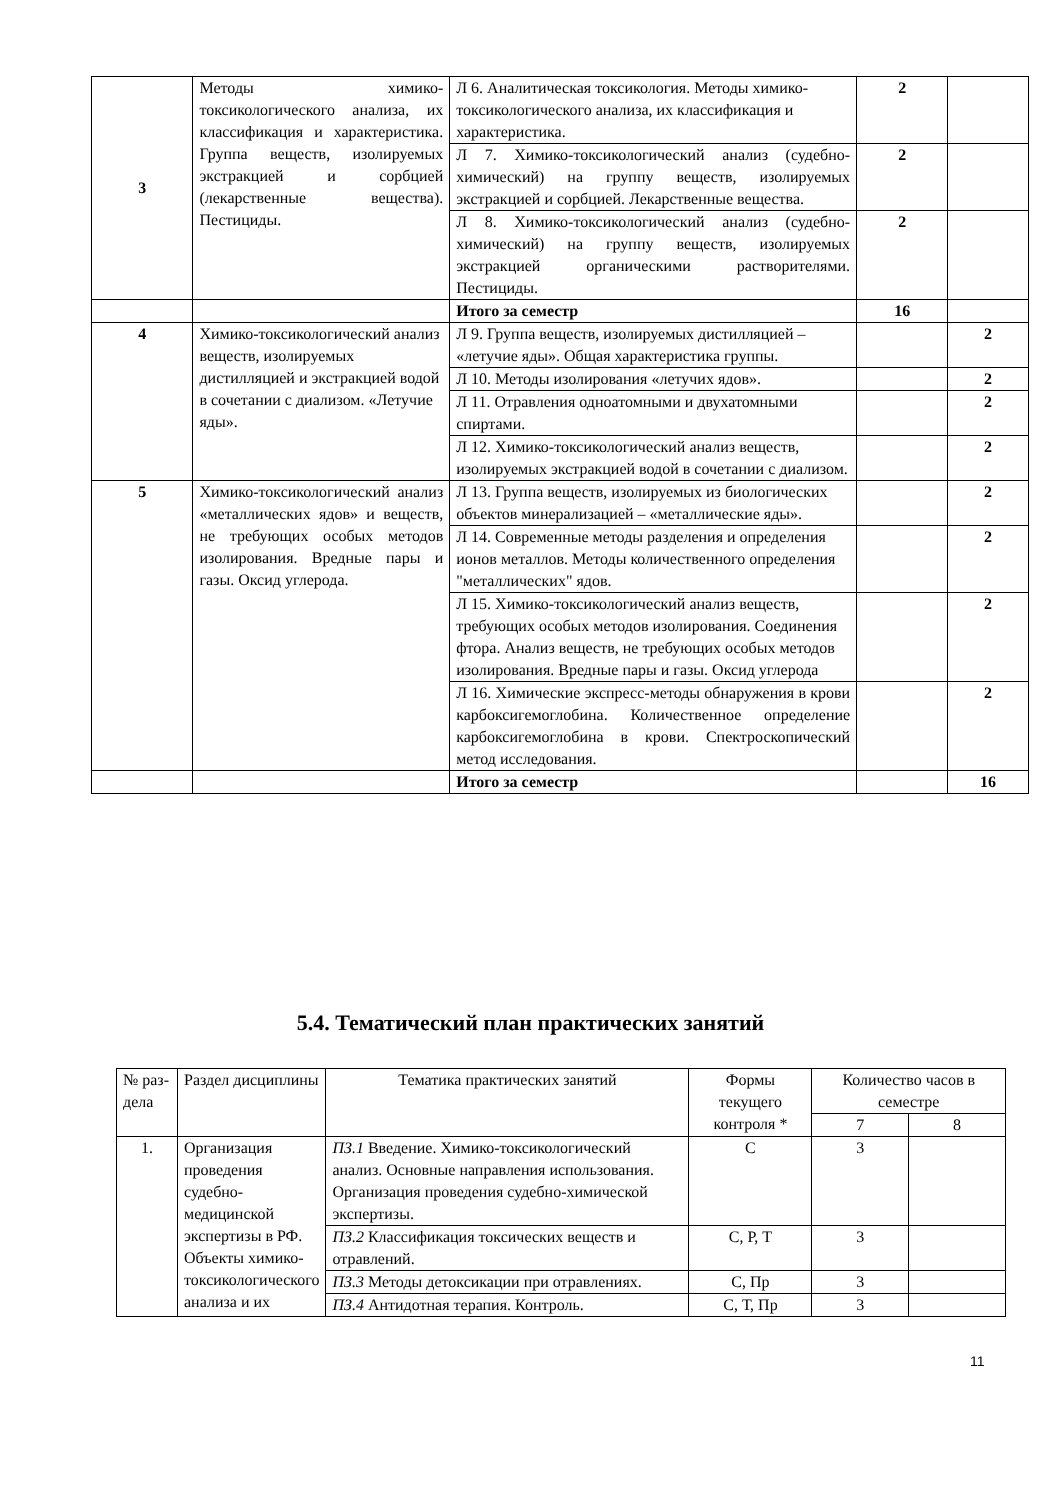| 3 | Методы химико-токсикологического анализа, их классификация и характеристика. Группа веществ, изолируемых экстракцией и сорбцией (лекарственные вещества). Пестициды. | Л 6. Аналитическая токсикология. Методы химико-токсикологического анализа, их классификация и характеристика. | 2 | |
| | | Л 7. Химико-токсикологический анализ (судебно-химический) на группу веществ, изолируемых экстракцией и сорбцией. Лекарственные вещества. | 2 | |
| | | Л 8. Химико-токсикологический анализ (судебно-химический) на группу веществ, изолируемых экстракцией органическими растворителями. Пестициды. | 2 | |
| | | Итого за семестр | 16 | |
| 4 | Химико-токсикологический анализ веществ, изолируемых дистилляцией и экстракцией водой в сочетании с диализом. «Летучие яды». | Л 9. Группа веществ, изолируемых дистилляцией – «летучие яды». Общая характеристика группы. | | 2 |
| | | Л 10. Методы изолирования «летучих ядов». | | 2 |
| | | Л 11. Отравления одноатомными и двухатомными спиртами. | | 2 |
| | | Л 12. Химико-токсикологический анализ веществ, изолируемых экстракцией водой в сочетании с диализом. | | 2 |
| 5 | Химико-токсикологический анализ «металлических ядов» и веществ, не требующих особых методов изолирования. Вредные пары и газы. Оксид углерода. | Л 13. Группа веществ, изолируемых из биологических объектов минерализацией – «металлические яды». | | 2 |
| | | Л 14. Современные методы разделения и определения ионов металлов. Методы количественного определения "металлических" ядов. | | 2 |
| | | Л 15. Химико-токсикологический анализ веществ, требующих особых методов изолирования. Соединения фтора. Анализ веществ, не требующих особых методов изолирования. Вредные пары и газы. Оксид углерода | | 2 |
| | | Л 16. Химические экспресс-методы обнаружения в крови карбоксигемоглобина. Количественное определение карбоксигемоглобина в крови. Спектроскопический метод исследования. | | 2 |
| | | Итого за семестр | | 16 |
5.4. Тематический план практических занятий
| № раз-дела | Раздел дисциплины | Тематика практических занятий | Формы текущего контроля * | Количество часов в семестре | |
| --- | --- | --- | --- | --- | --- |
| | | | | 7 | 8 |
| 1. | Организация проведения судебно-медицинской экспертизы в РФ. Объекты химико-токсикологического анализа и их | ПЗ.1 Введение. Химико-токсикологический анализ. Основные направления использования. Организация проведения судебно-химической экспертизы. | С | 3 | |
| | | ПЗ.2 Классификация токсических веществ и отравлений. | С, Р, Т | 3 | |
| | | ПЗ.3 Методы детоксикации при отравлениях. | С, Пр | 3 | |
| | | ПЗ.4 Антидотная терапия. Контроль. | С, Т, Пр | 3 | |
11